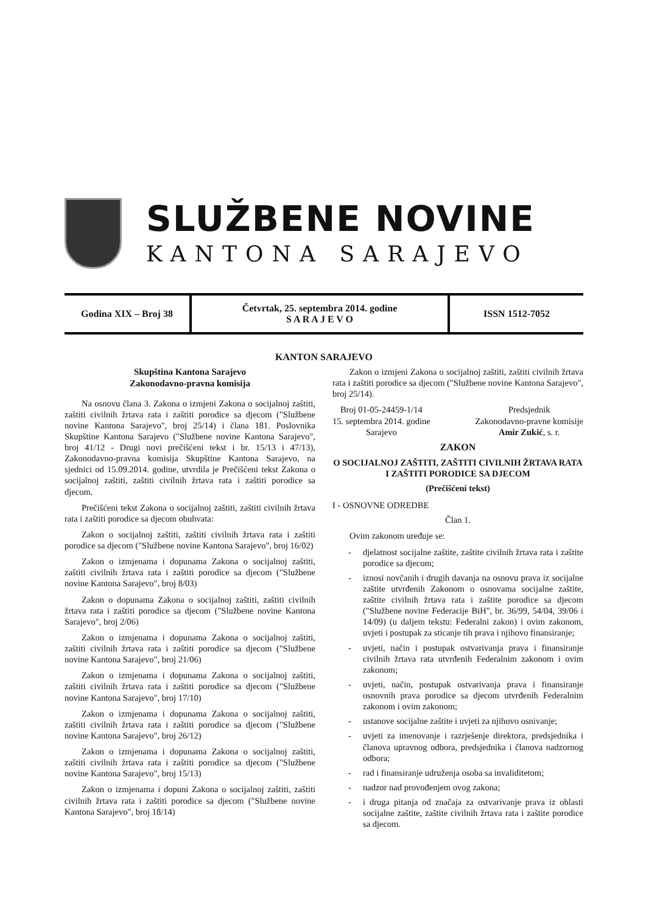SLUŽBENE NOVINE
KANTONA SARAJEVO
Godina XIX – Broj 38
Četvrtak, 25. septembra 2014. godine
S A R A J E V O
ISSN 1512-7052
KANTON SARAJEVO
Skupština Kantona Sarajevo
Zakonodavno-pravna komisija
Na osnovu člana 3. Zakona o izmjeni Zakona o socijalnoj zaštiti, zaštiti civilnih žrtava rata i zaštiti porodice sa djecom ("Službene novine Kantona Sarajevo", broj 25/14) i člana 181. Poslovnika Skupštine Kantona Sarajevo ("Službene novine Kantona Sarajevo", broj 41/12 - Drugi novi prečišćeni tekst i br. 15/13 i 47/13), Zakonodavno-pravna komisija Skupštine Kantona Sarajevo, na sjednici od 15.09.2014. godine, utvrdila je Prečišćeni tekst Zakona o socijalnoj zaštiti, zaštiti civilnih žrtava rata i zaštiti porodice sa djecom.
Prečišćeni tekst Zakona o socijalnoj zaštiti, zaštiti civilnih žrtava rata i zaštiti porodice sa djecom obuhvata:
Zakon o socijalnoj zaštiti, zaštiti civilnih žrtava rata i zaštiti porodice sa djecom ("Službene novine Kantona Sarajevo", broj 16/02)
Zakon o izmjenama i dopunama Zakona o socijalnoj zaštiti, zaštiti civilnih žrtava rata i zaštiti porodice sa djecom ("Službene novine Kantona Sarajevo", broj 8/03)
Zakon o dopunama Zakona o socijalnoj zaštiti, zaštiti civilnih žrtava rata i zaštiti porodice sa djecom ("Službene novine Kantona Sarajevo", broj 2/06)
Zakon o izmjenama i dopunama Zakona o socijalnoj zaštiti, zaštiti civilnih žrtava rata i zaštiti porodice sa djecom ("Službene novine Kantona Sarajevo", broj 21/06)
Zakon o izmjenama i dopunama Zakona o socijalnoj zaštiti, zaštiti civilnih žrtava rata i zaštiti porodice sa djecom ("Službene novine Kantona Sarajevo", broj 17/10)
Zakon o izmjenama i dopunama Zakona o socijalnoj zaštiti, zaštiti civilnih žrtava rata i zaštiti porodice sa djecom ("Službene novine Kantona Sarajevo", broj 26/12)
Zakon o izmjenama i dopunama Zakona o socijalnoj zaštiti, zaštiti civilnih žrtava rata i zaštiti porodice sa djecom ("Službene novine Kantona Sarajevo", broj 15/13)
Zakon o izmjenama i dopuni Zakona o socijalnoj zaštiti, zaštiti civilnih žrtava rata i zaštiti porodice sa djecom ("Službene novine Kantona Sarajevo", broj 18/14)
Zakon o izmjeni Zakona o socijalnoj zaštiti, zaštiti civilnih žrtava rata i zaštiti porodice sa djecom ("Službene novine Kantona Sarajevo", broj 25/14).
Broj 01-05-24459-1/14
15. septembra 2014. godine
Sarajevo
Predsjednik
Zakonodavno-pravne komisije
Amir Zukić, s. r.
ZAKON
O SOCIJALNOJ ZAŠTITI, ZAŠTITI CIVILNIH ŽRTAVA RATA I ZAŠTITI PORODICE SA DJECOM
(Prečišćeni tekst)
I - OSNOVNE ODREDBE
Član 1.
Ovim zakonom uređuje se:
- djelatnost socijalne zaštite, zaštite civilnih žrtava rata i zaštite porodice sa djecom;
- iznosi novčanih i drugih davanja na osnovu prava iz socijalne zaštite utvrđenih Zakonom o osnovama socijalne zaštite, zaštite civilnih žrtava rata i zaštite porodice sa djecom ("Službene novine Federacije BiH", br. 36/99, 54/04, 39/06 i 14/09) (u daljem tekstu: Federalni zakon) i ovim zakonom, uvjeti i postupak za sticanje tih prava i njihovo finansiranje;
- uvjeti, način i postupak ostvarivanja prava i finansiranje civilnih žrtava rata utvrđenih Federalnim zakonom i ovim zakonom;
- uvjeti, način, postupak ostvarivanja prava i finansiranje osnovnih prava porodice sa djecom utvrđenih Federalnim zakonom i ovim zakonom;
- ustanove socijalne zaštite i uvjeti za njihovo osnivanje;
- uvjeti za imenovanje i razrješenje direktora, predsjednika i članova upravnog odbora, predsjednika i članova nadzornog odbora;
- rad i finansiranje udruženja osoba sa invaliditetom;
- nadzor nad provođenjem ovog zakona;
- i druga pitanja od značaja za ostvarivanje prava iz oblasti socijalne zaštite, zaštite civilnih žrtava rata i zaštite porodice sa djecom.